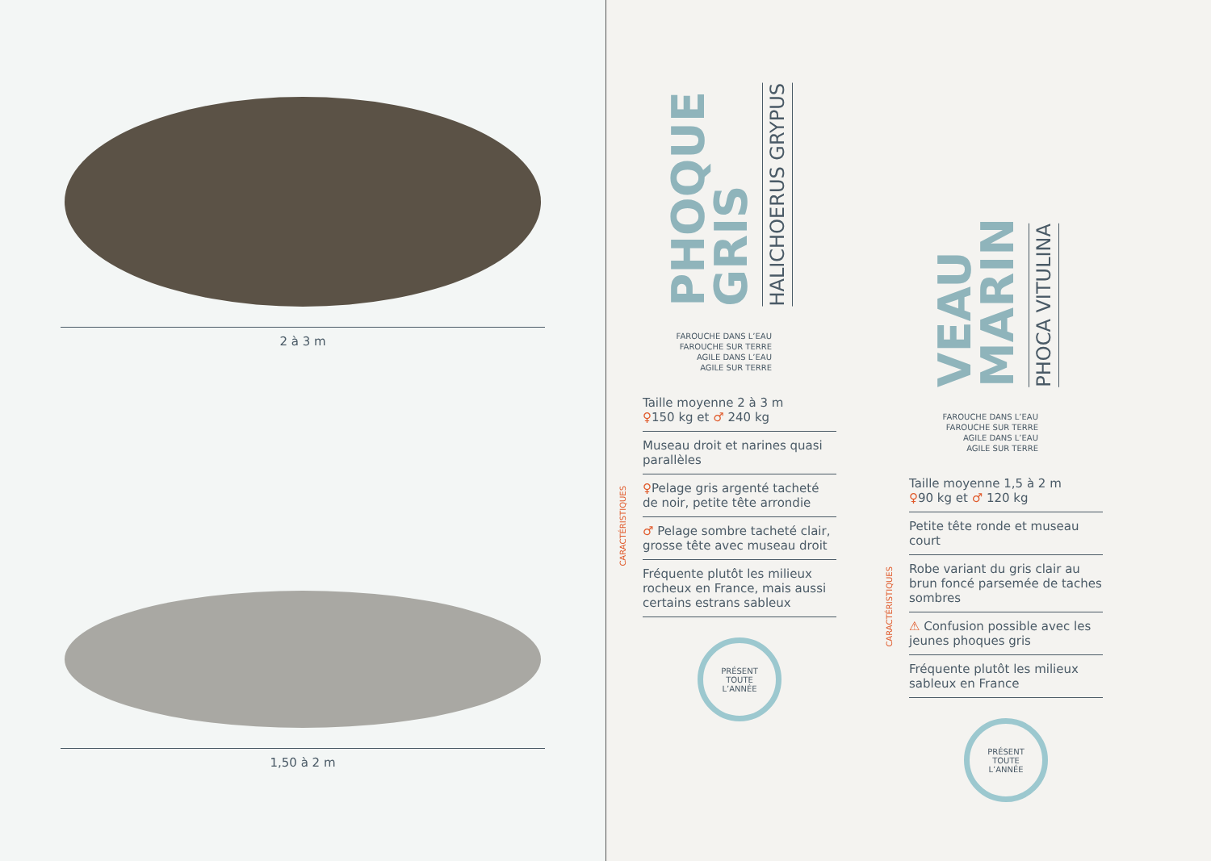2 à 3 m
1,50 à 2 m
PHOQUE
GRIS
HALICHOERUS GRYPUS
FAROUCHE DANS L’EAU
FAROUCHE SUR TERRE
AGILE DANS L’EAU
AGILE SUR TERRE
CARACTÉRISTIQUES
Taille moyenne 2 à 3 m
♀150 kg et ♂ 240 kg
Museau droit et narines quasi parallèles
♀Pelage gris argenté tacheté de noir, petite tête arrondie
♂ Pelage sombre tacheté clair, grosse tête avec museau droit
Fréquente plutôt les milieux rocheux en France, mais aussi certains estrans sableux
PRÉSENT
TOUTE
L’ANNÉE
VEAU
MARIN
PHOCA VITULINA
FAROUCHE DANS L’EAU
FAROUCHE SUR TERRE
AGILE DANS L’EAU
AGILE SUR TERRE
CARACTÉRISTIQUES
Taille moyenne 1,5 à 2 m
♀90 kg et ♂ 120 kg
Petite tête ronde et museau court
Robe variant du gris clair au brun foncé parsemée de taches sombres
⚠ Confusion possible avec les jeunes phoques gris
Fréquente plutôt les milieux sableux en France
PRÉSENT
TOUTE
L’ANNÉE